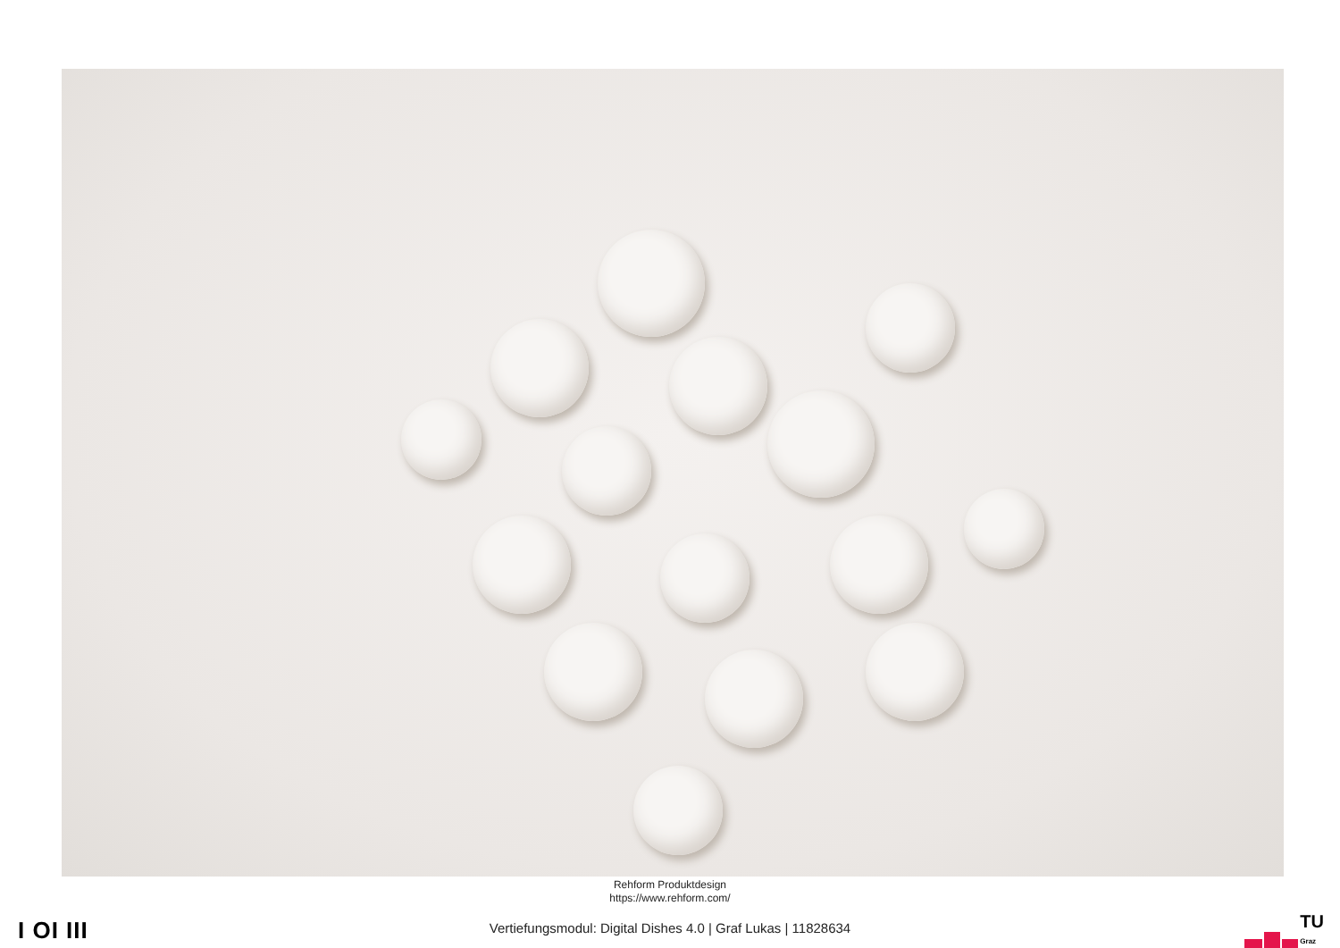Rehform Produktdesign
https://www.rehform.com/
I OI III
Vertiefungsmodul: Digital Dishes 4.0 | Graf Lukas | 11828634
TU
Graz